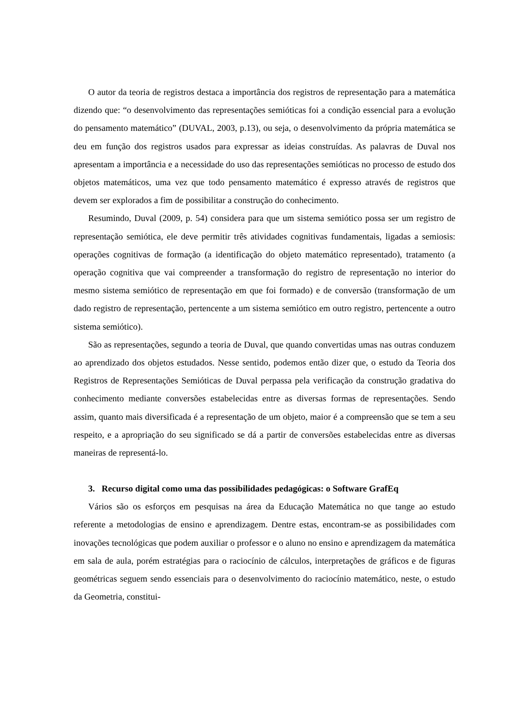O autor da teoria de registros destaca a importância dos registros de representação para a matemática dizendo que: “o desenvolvimento das representações semióticas foi a condição essencial para a evolução do pensamento matemático” (DUVAL, 2003, p.13), ou seja, o desenvolvimento da própria matemática se deu em função dos registros usados para expressar as ideias construídas. As palavras de Duval nos apresentam a importância e a necessidade do uso das representações semióticas no processo de estudo dos objetos matemáticos, uma vez que todo pensamento matemático é expresso através de registros que devem ser explorados a fim de possibilitar a construção do conhecimento.
Resumindo, Duval (2009, p. 54) considera para que um sistema semiótico possa ser um registro de representação semiótica, ele deve permitir três atividades cognitivas fundamentais, ligadas a semiosis: operações cognitivas de formação (a identificação do objeto matemático representado), tratamento (a operação cognitiva que vai compreender a transformação do registro de representação no interior do mesmo sistema semiótico de representação em que foi formado) e de conversão (transformação de um dado registro de representação, pertencente a um sistema semiótico em outro registro, pertencente a outro sistema semiótico).
São as representações, segundo a teoria de Duval, que quando convertidas umas nas outras conduzem ao aprendizado dos objetos estudados. Nesse sentido, podemos então dizer que, o estudo da Teoria dos Registros de Representações Semióticas de Duval perpassa pela verificação da construção gradativa do conhecimento mediante conversões estabelecidas entre as diversas formas de representações. Sendo assim, quanto mais diversificada é a representação de um objeto, maior é a compreensão que se tem a seu respeito, e a apropriação do seu significado se dá a partir de conversões estabelecidas entre as diversas maneiras de representá-lo.
3. Recurso digital como uma das possibilidades pedagógicas: o Software GrafEq
Vários são os esforços em pesquisas na área da Educação Matemática no que tange ao estudo referente a metodologias de ensino e aprendizagem. Dentre estas, encontram-se as possibilidades com inovações tecnológicas que podem auxiliar o professor e o aluno no ensino e aprendizagem da matemática em sala de aula, porém estratégias para o raciocínio de cálculos, interpretações de gráficos e de figuras geométricas seguem sendo essenciais para o desenvolvimento do raciocínio matemático, neste, o estudo da Geometria, constitui-